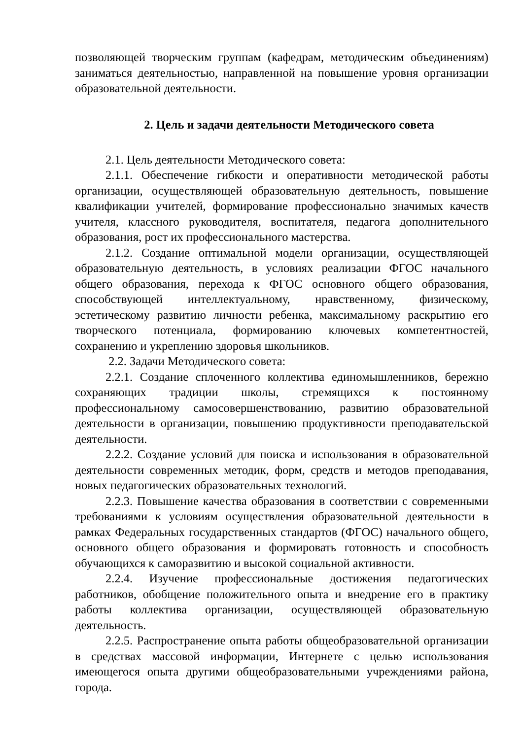позволяющей творческим группам (кафедрам, методическим объединениям) заниматься деятельностью, направленной на повышение уровня организации образовательной деятельности.
2. Цель и задачи деятельности Методического совета
2.1. Цель деятельности Методического совета:
2.1.1. Обеспечение гибкости и оперативности методической работы организации, осуществляющей образовательную деятельность, повышение квалификации учителей, формирование профессионально значимых качеств учителя, классного руководителя, воспитателя, педагога дополнительного образования, рост их профессионального мастерства.
2.1.2. Создание оптимальной модели организации, осуществляющей образовательную деятельность, в условиях реализации ФГОС начального общего образования, перехода к ФГОС основного общего образования, способствующей интеллектуальному, нравственному, физическому, эстетическому развитию личности ребенка, максимальному раскрытию его творческого потенциала, формированию ключевых компетентностей, сохранению и укреплению здоровья школьников.
2.2. Задачи Методического совета:
2.2.1. Создание сплоченного коллектива единомышленников, бережно сохраняющих традиции школы, стремящихся к постоянному профессиональному самосовершенствованию, развитию образовательной деятельности в организации, повышению продуктивности преподавательской деятельности.
2.2.2. Создание условий для поиска и использования в образовательной деятельности современных методик, форм, средств и методов преподавания, новых педагогических образовательных технологий.
2.2.3. Повышение качества образования в соответствии с современными требованиями к условиям осуществления образовательной деятельности в рамках Федеральных государственных стандартов (ФГОС) начального общего, основного общего образования и формировать готовность и способность обучающихся к саморазвитию и высокой социальной активности.
2.2.4. Изучение профессиональные достижения педагогических работников, обобщение положительного опыта и внедрение его в практику работы коллектива организации, осуществляющей образовательную деятельность.
2.2.5. Распространение опыта работы общеобразовательной организации в средствах массовой информации, Интернете с целью использования имеющегося опыта другими общеобразовательными учреждениями района, города.